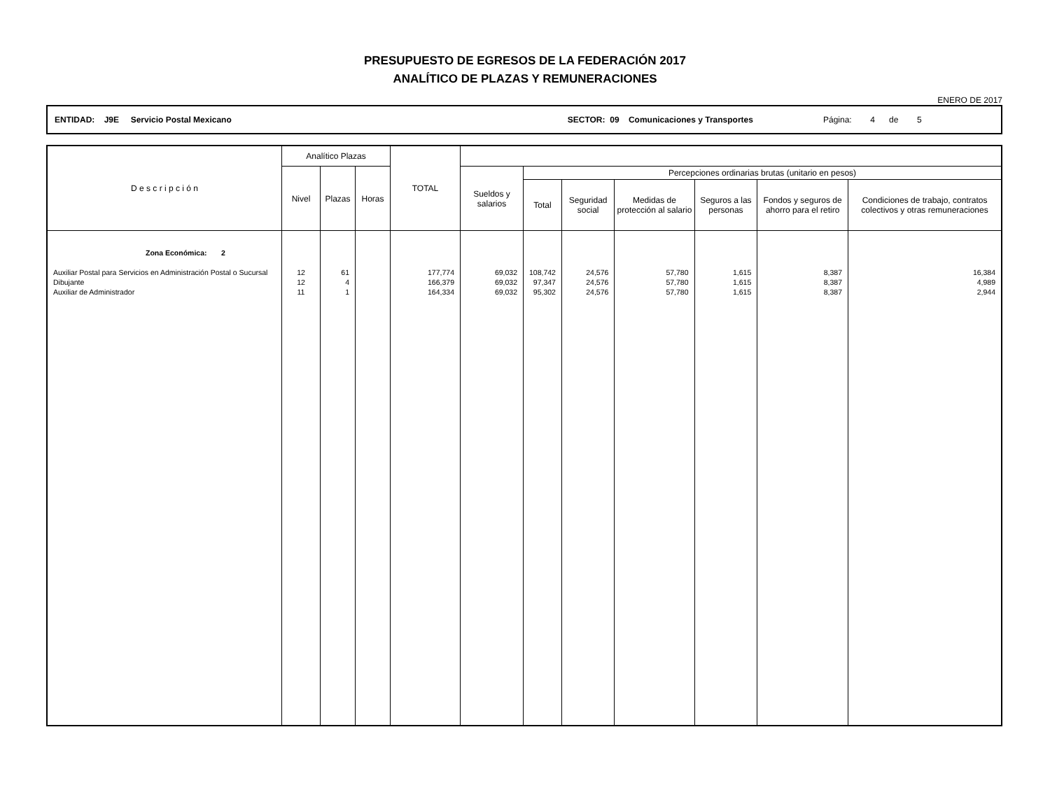PRESUPUESTO DE EGRESOS DE LA FEDERACIÓN 2017
ANALÍTICO DE PLAZAS Y REMUNERACIONES
ENERO DE 2017
ENTIDAD: J9E Servicio Postal Mexicano SECTOR: 09 Comunicaciones y Transportes Página: 4 de 5
| D e s c r i p c i ó n | Analítico Plazas | | | TOTAL | | | | | | | |
| --- | --- | --- | --- | --- | --- | --- | --- | --- | --- | --- | --- |
| | Nivel | Plazas | Horas | | Sueldos y salarios | Percepciones ordinarias brutas (unitario en pesos) | | | | | |
| | | | | | | Total | Seguridad social | Medidas de protección al salario | Seguros a las personas | Fondos y seguros de ahorro para el retiro | Condiciones de trabajo, contratos colectivos y otras remuneraciones |
| Zona Económica: 2 | | | | | | | | | | | |
| Auxiliar Postal para Servicios en Administración Postal o Sucursal | 12 | 61 | | 177,774 | 69,032 | 108,742 | 24,576 | 57,780 | 1,615 | 8,387 | 16,384 |
| Dibujante | 12 | 4 | | 166,379 | 69,032 | 97,347 | 24,576 | 57,780 | 1,615 | 8,387 | 4,989 |
| Auxiliar de Administrador | 11 | 1 | | 164,334 | 69,032 | 95,302 | 24,576 | 57,780 | 1,615 | 8,387 | 2,944 |